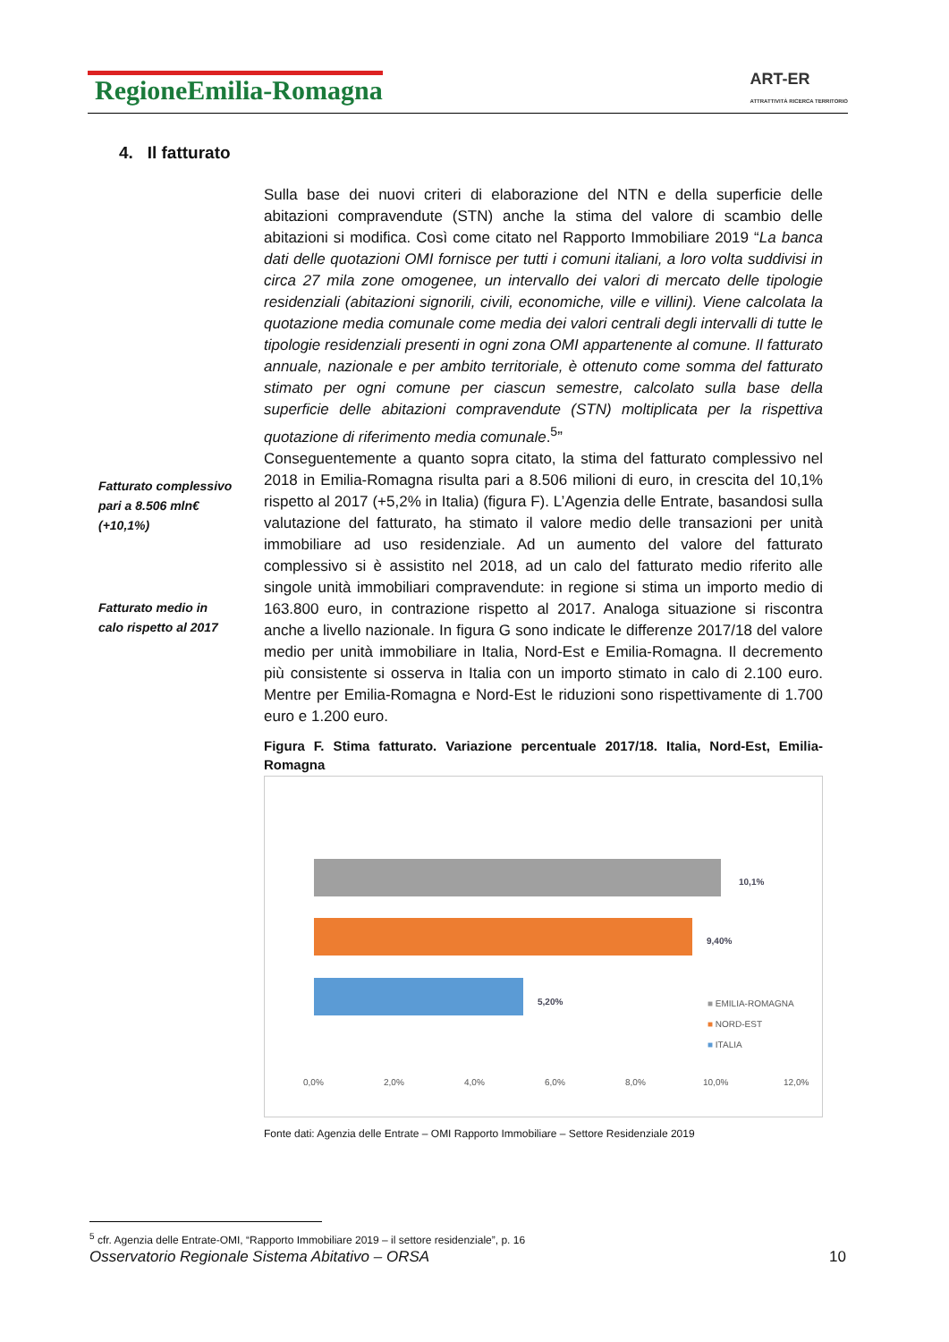RegioneEmilia-Romagna
ART-ER
ATTRATTIVITÀ RICERCA TERRITORIO
4. Il fatturato
Fatturato complessivo pari a 8.506 mln€ (+10,1%)
Fatturato medio in calo rispetto al 2017
Sulla base dei nuovi criteri di elaborazione del NTN e della superficie delle abitazioni compravendute (STN) anche la stima del valore di scambio delle abitazioni si modifica. Così come citato nel Rapporto Immobiliare 2019 “La banca dati delle quotazioni OMI fornisce per tutti i comuni italiani, a loro volta suddivisi in circa 27 mila zone omogenee, un intervallo dei valori di mercato delle tipologie residenziali (abitazioni signorili, civili, economiche, ville e villini). Viene calcolata la quotazione media comunale come media dei valori centrali degli intervalli di tutte le tipologie residenziali presenti in ogni zona OMI appartenente al comune. Il fatturato annuale, nazionale e per ambito territoriale, è ottenuto come somma del fatturato stimato per ogni comune per ciascun semestre, calcolato sulla base della superficie delle abitazioni compravendute (STN) moltiplicata per la rispettiva quotazione di riferimento media comunale.<sup>5</sup>”
Conseguentemente a quanto sopra citato, la stima del fatturato complessivo nel 2018 in Emilia-Romagna risulta pari a 8.506 milioni di euro, in crescita del 10,1% rispetto al 2017 (+5,2% in Italia) (figura F). L’Agenzia delle Entrate, basandosi sulla valutazione del fatturato, ha stimato il valore medio delle transazioni per unità immobiliare ad uso residenziale. Ad un aumento del valore del fatturato complessivo si è assistito nel 2018, ad un calo del fatturato medio riferito alle singole unità immobiliari compravendute: in regione si stima un importo medio di 163.800 euro, in contrazione rispetto al 2017. Analoga situazione si riscontra anche a livello nazionale. In figura G sono indicate le differenze 2017/18 del valore medio per unità immobiliare in Italia, Nord-Est e Emilia-Romagna. Il decremento più consistente si osserva in Italia con un importo stimato in calo di 2.100 euro. Mentre per Emilia-Romagna e Nord-Est le riduzioni sono rispettivamente di 1.700 euro e 1.200 euro.
Figura F. Stima fatturato. Variazione percentuale 2017/18. Italia, Nord-Est, Emilia-Romagna
10,1%
9,40%
5,20% ■ EMILIA-ROMAGNA
■ NORD-EST
■ ITALIA
0,0% 2,0% 4,0% 6,0% 8,0% 10,0% 12,0%
Fonte dati: Agenzia delle Entrate – OMI Rapporto Immobiliare – Settore Residenziale 2019
<sup>5</sup> cfr. Agenzia delle Entrate-OMI, “Rapporto Immobiliare 2019 – il settore residenziale”, p. 16
Osservatorio Regionale Sistema Abitativo – ORSA 10